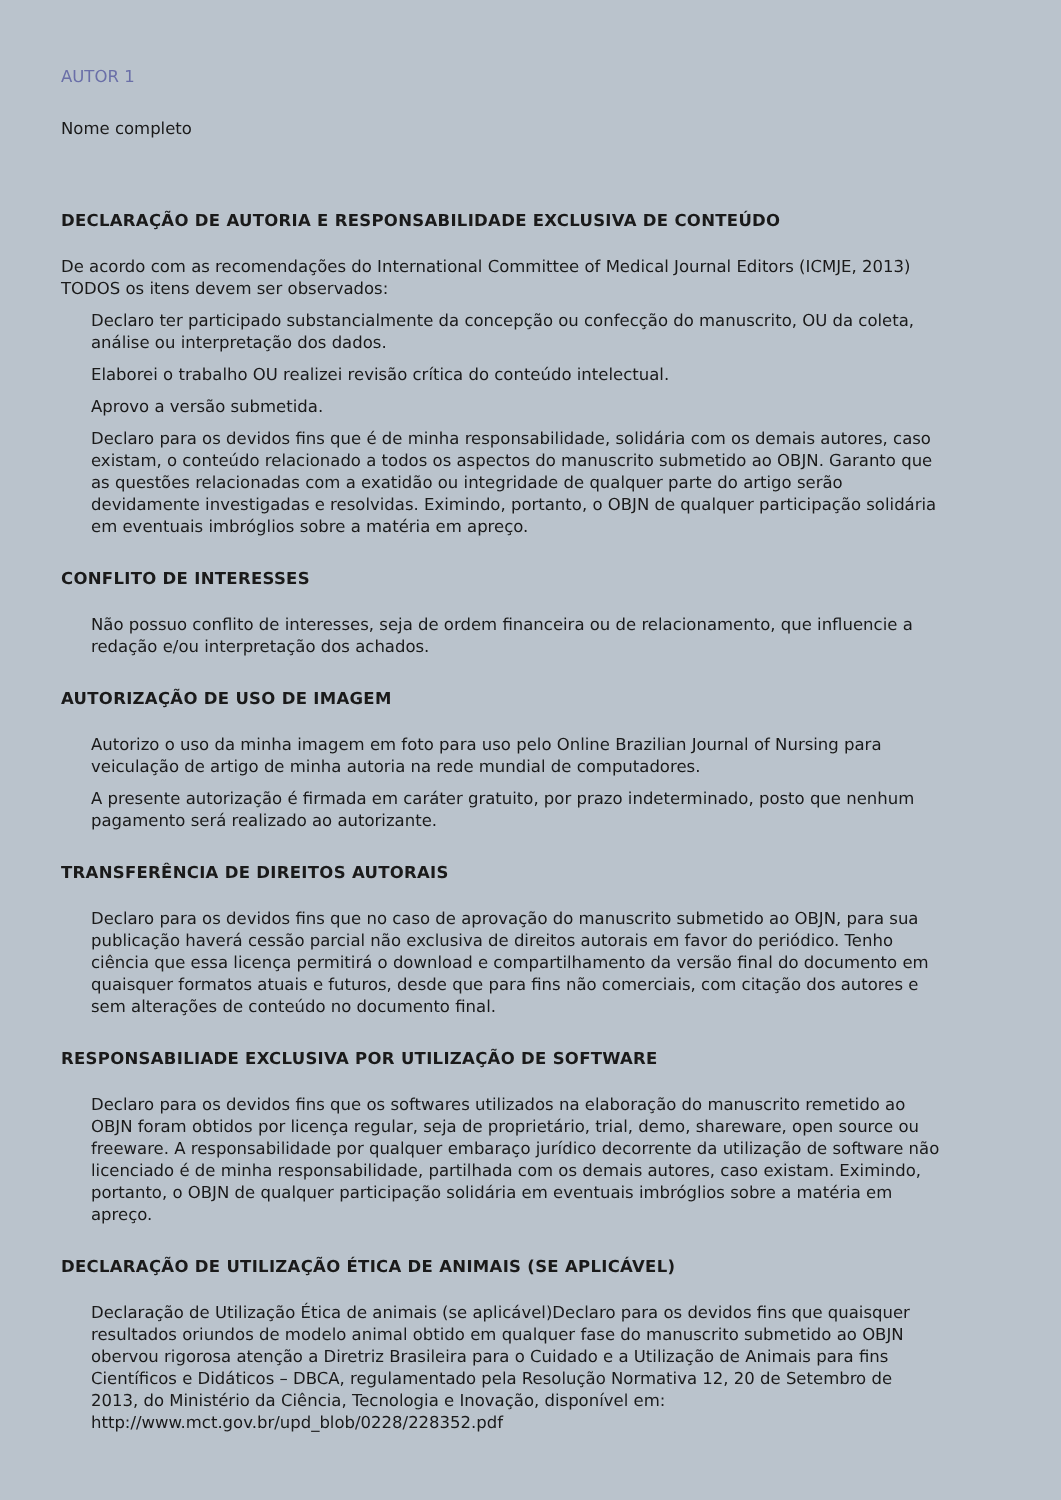AUTOR 1
Nome completo
DECLARAÇÃO DE AUTORIA E RESPONSABILIDADE EXCLUSIVA DE CONTEÚDO
De acordo com as recomendações do International Committee of Medical Journal Editors (ICMJE, 2013) TODOS os itens devem ser observados:
Declaro ter participado substancialmente da concepção ou confecção do manuscrito, OU da coleta, análise ou interpretação dos dados.
Elaborei o trabalho OU realizei revisão crítica do conteúdo intelectual.
Aprovo a versão submetida.
Declaro para os devidos fins que é de minha responsabilidade, solidária com os demais autores, caso existam, o conteúdo relacionado a todos os aspectos do manuscrito submetido ao OBJN. Garanto que as questões relacionadas com a exatidão ou integridade de qualquer parte do artigo serão devidamente investigadas e resolvidas. Eximindo, portanto, o OBJN de qualquer participação solidária em eventuais imbróglios sobre a matéria em apreço.
CONFLITO DE INTERESSES
Não possuo conflito de interesses, seja de ordem financeira ou de relacionamento, que influencie a redação e/ou interpretação dos achados.
AUTORIZAÇÃO DE USO DE IMAGEM
Autorizo o uso da minha imagem em foto para uso pelo Online Brazilian Journal of Nursing para veiculação de artigo de minha autoria na rede mundial de computadores.
A presente autorização é firmada em caráter gratuito, por prazo indeterminado, posto que nenhum pagamento será realizado ao autorizante.
TRANSFERÊNCIA DE DIREITOS AUTORAIS
Declaro para os devidos fins que no caso de aprovação do manuscrito submetido ao OBJN, para sua publicação haverá cessão parcial não exclusiva de direitos autorais em favor do periódico. Tenho ciência que essa licença permitirá o download e compartilhamento da versão final do documento em quaisquer formatos atuais e futuros, desde que para fins não comerciais, com citação dos autores e sem alterações de conteúdo no documento final.
RESPONSABILIADE EXCLUSIVA POR UTILIZAÇÃO DE SOFTWARE
Declaro para os devidos fins que os softwares utilizados na elaboração do manuscrito remetido ao OBJN foram obtidos por licença regular, seja de proprietário, trial, demo, shareware, open source ou freeware. A responsabilidade por qualquer embaraço jurídico decorrente da utilização de software não licenciado é de minha responsabilidade, partilhada com os demais autores, caso existam. Eximindo, portanto, o OBJN de qualquer participação solidária em eventuais imbróglios sobre a matéria em apreço.
DECLARAÇÃO DE UTILIZAÇÃO ÉTICA DE ANIMAIS (SE APLICÁVEL)
Declaração de Utilização Ética de animais (se aplicável)Declaro para os devidos fins que quaisquer resultados oriundos de modelo animal obtido em qualquer fase do manuscrito submetido ao OBJN obervou rigorosa atenção a Diretriz Brasileira para o Cuidado e a Utilização de Animais para fins Científicos e Didáticos – DBCA, regulamentado pela Resolução Normativa 12, 20 de Setembro de 2013, do Ministério da Ciência, Tecnologia e Inovação, disponível em: http://www.mct.gov.br/upd_blob/0228/228352.pdf